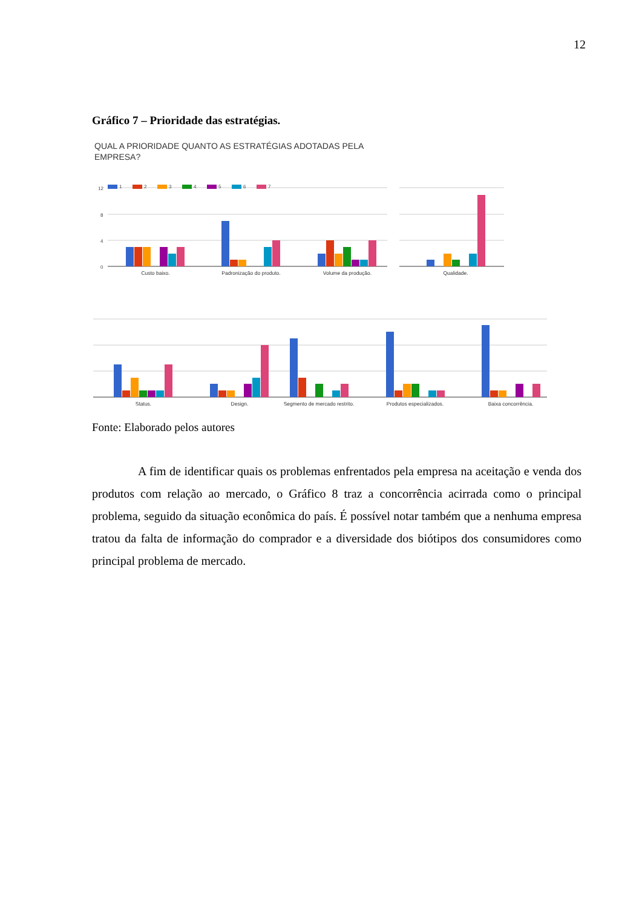12
Gráfico 7 – Prioridade das estratégias.
QUAL A PRIORIDADE QUANTO AS ESTRATÉGIAS ADOTADAS PELA
EMPRESA?
12
8
4
0
1
2
3
4
5
6
7
Custo baixo.
Padronização do produto.
Volume da produção.
Qualidade.
Status.
Design.
Segmento de mercado restrito.
Produtos especializados.
Baixa concorrência.
Fonte: Elaborado pelos autores
A fim de identificar quais os problemas enfrentados pela empresa na aceitação e venda dos produtos com relação ao mercado, o Gráfico 8 traz a concorrência acirrada como o principal problema, seguido da situação econômica do país. É possível notar também que a nenhuma empresa tratou da falta de informação do comprador e a diversidade dos biótipos dos consumidores como principal problema de mercado.